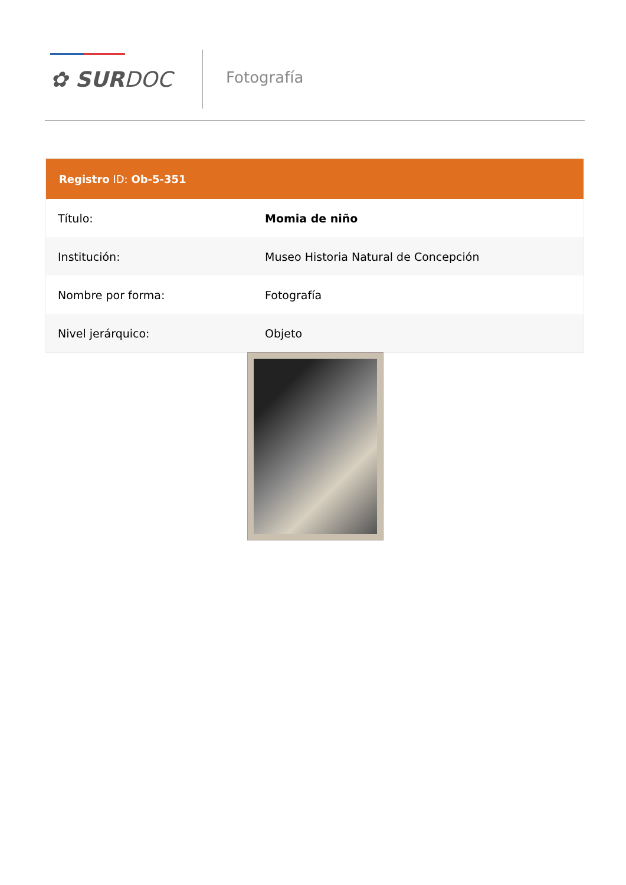✿ SURDOC Fotografía
| Registro ID: Ob-5-351 | |
| --- | --- |
| Título: | Momia de niño |
| Institución: | Museo Historia Natural de Concepción |
| Nombre por forma: | Fotografía |
| Nivel jerárquico: | Objeto |